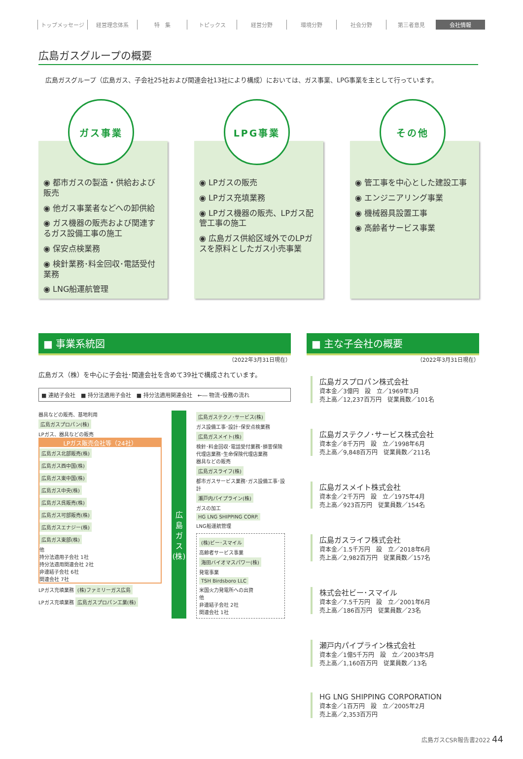トップメッセージ 経営理念体系 特　集 トピックス 経営分野 環境分野 社会分野 第三者意見 会社情報
広島ガスグループの概要
広島ガスグループ（広島ガス、子会社25社および関連会社13社により構成）においては、ガス事業、LPG事業を主として行っています。
ガス事業
◉ 都市ガスの製造・供給および販売
◉ 他ガス事業者などへの卸供給
◉ ガス機器の販売および関連するガス設備工事の施工
◉ 保安点検業務
◉ 検針業務･料金回収･電話受付業務
◉ LNG船運航管理
LPG事業
◉ LPガスの販売
◉ LPガス充填業務
◉ LPガス機器の販売、LPガス配管工事の施工
◉ 広島ガス供給区域外でのLPガスを原料としたガス小売事業
その他
◉ 管工事を中心とした建設工事
◉ エンジニアリング事業
◉ 機械器具設置工事
◉ 高齢者サービス事業
■ 事業系統図
（2022年3月31日現在）
広島ガス（株）を中心に子会社･関連会社を含めて39社で構成されています。
■ 連結子会社　■ 持分法適用子会社　■ 持分法適用関連会社　←― 物流･役務の流れ
器具などの販売、基地利用
広島ガスプロパン(株)
LPガス、器具などの販売
LPガス販売会社等（24社）
広島ガス北部販売(株)
広島ガス西中国(株)
広島ガス東中国(株)
広島ガス中央(株)
広島ガス呉販売(株)
広島ガス可部販売(株)
広島ガスエナジー(株)
広島ガス東部(株)
他
持分法適用子会社 1社
持分法適用関連会社 2社
非連結子会社 6社
関連会社 7社
LPガス充填業務 (株)ファミリーガス広島
LPガス充填業務 広島ガスプロパン工業(株)
広
島
ガ
ス
(株)
広島ガステクノ･サービス(株)
ガス設備工事･設計･保安点検業務
広島ガスメイト(株)
検針･料金回収･電話受付業務･損害保険代理店業務･生命保険代理店業務
器具などの販売
広島ガスライフ(株)
都市ガスサービス業務･ガス設備工事･設計
瀬戸内パイプライン(株)
ガスの加工
HG LNG SHIPPING CORP.
LNG船運航管理
(株)ビー･スマイル
高齢者サービス事業
海田バイオマスパワー(株)
発電事業
TSH Birdsboro LLC
米国火力発電所への出資
他
非連結子会社 2社
関連会社 1社
■ 主な子会社の概要
（2022年3月31日現在）
広島ガスプロパン株式会社
資本金／3億円　設　立／1969年3月
売上高／12,237百万円　従業員数／101名
広島ガステクノ･サービス株式会社
資本金／8千万円　設　立／1998年6月
売上高／9,848百万円　従業員数／211名
広島ガスメイト株式会社
資本金／2千万円　設　立／1975年4月
売上高／923百万円　従業員数／154名
広島ガスライフ株式会社
資本金／1.5千万円　設　立／2018年6月
売上高／2,982百万円　従業員数／157名
株式会社ビー･スマイル
資本金／7.5千万円　設　立／2001年6月
売上高／186百万円　従業員数／23名
瀬戸内パイプライン株式会社
資本金／1億5千万円　設　立／2003年5月
売上高／1,160百万円　従業員数／13名
HG LNG SHIPPING CORPORATION
資本金／1百万円　設　立／2005年2月
売上高／2,353百万円
広島ガスCSR報告書2022 44